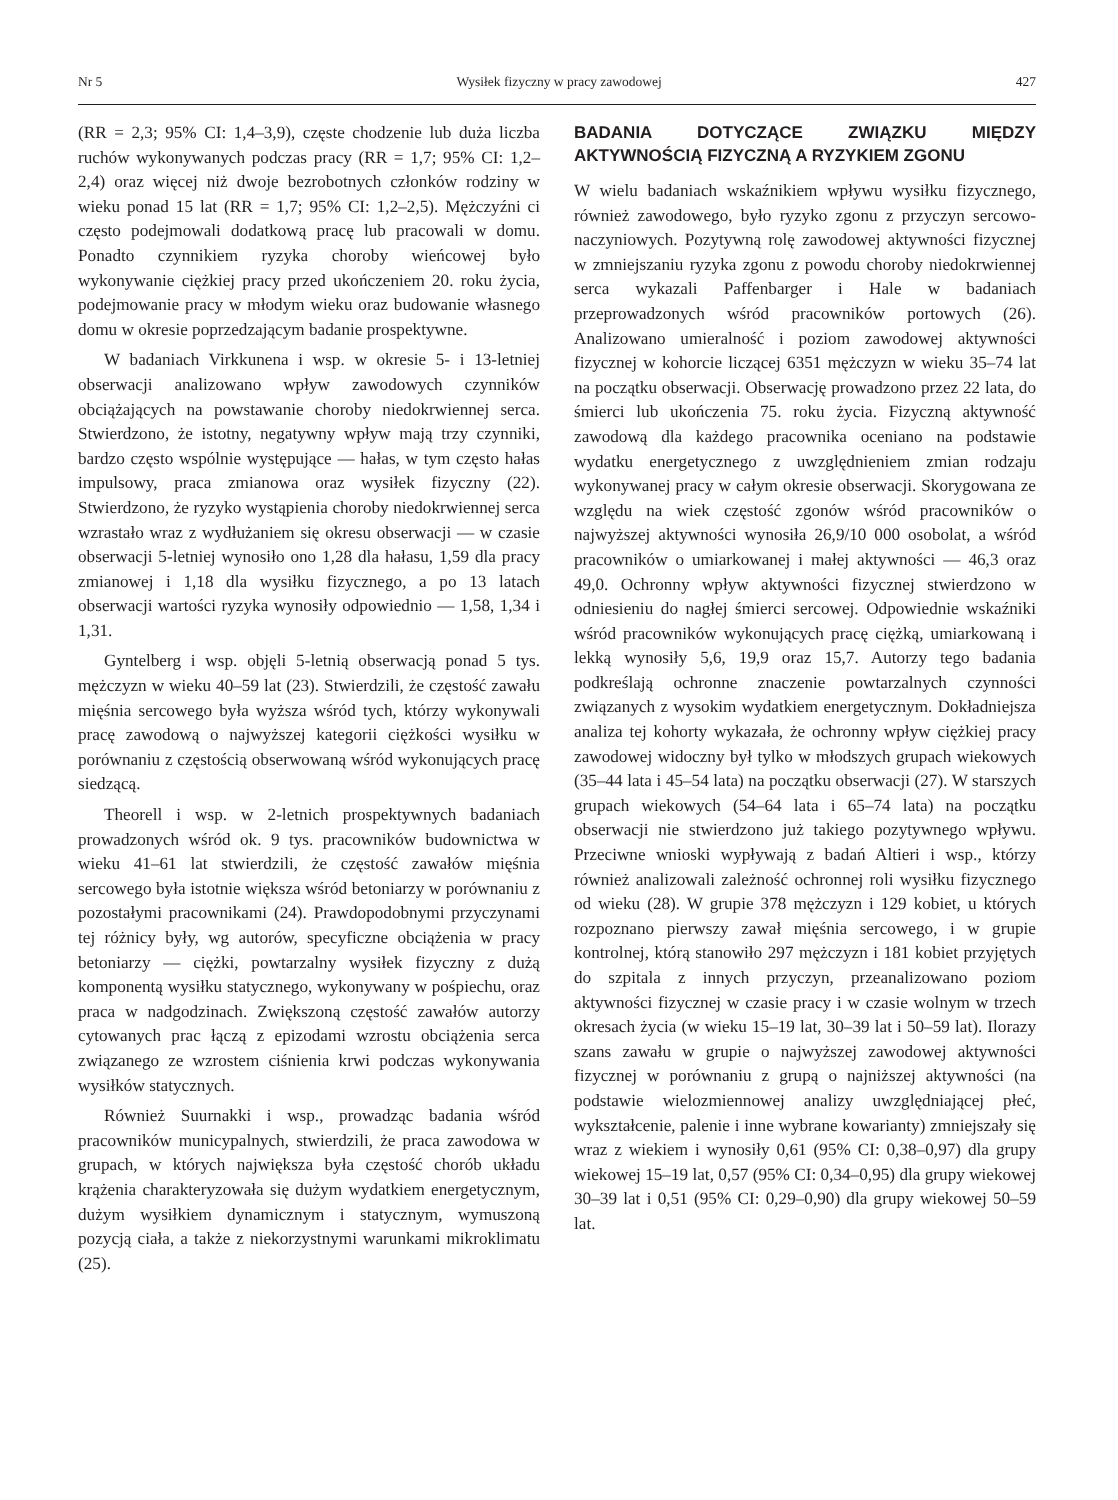Nr 5 Wysiłek fizyczny w pracy zawodowej 427
(RR = 2,3; 95% CI: 1,4–3,9), częste chodzenie lub duża liczba ruchów wykonywanych podczas pracy (RR = 1,7; 95% CI: 1,2–2,4) oraz więcej niż dwoje bezrobotnych członków rodziny w wieku ponad 15 lat (RR = 1,7; 95% CI: 1,2–2,5). Mężczyźni ci często podejmowali dodatkową pracę lub pracowali w domu. Ponadto czynnikiem ryzyka choroby wieńcowej było wykonywanie ciężkiej pracy przed ukończeniem 20. roku życia, podejmowanie pracy w młodym wieku oraz budowanie własnego domu w okresie poprzedzającym badanie prospektywne.
W badaniach Virkkunena i wsp. w okresie 5- i 13-letniej obserwacji analizowano wpływ zawodowych czynników obciążających na powstawanie choroby niedokrwiennej serca. Stwierdzono, że istotny, negatywny wpływ mają trzy czynniki, bardzo często wspólnie występujące — hałas, w tym często hałas impulsowy, praca zmianowa oraz wysiłek fizyczny (22). Stwierdzono, że ryzyko wystąpienia choroby niedokrwiennej serca wzrastało wraz z wydłużaniem się okresu obserwacji — w czasie obserwacji 5-letniej wynosiło ono 1,28 dla hałasu, 1,59 dla pracy zmianowej i 1,18 dla wysiłku fizycznego, a po 13 latach obserwacji wartości ryzyka wynosiły odpowiednio — 1,58, 1,34 i 1,31.
Gyntelberg i wsp. objęli 5-letnią obserwacją ponad 5 tys. mężczyzn w wieku 40–59 lat (23). Stwierdzili, że częstość zawału mięśnia sercowego była wyższa wśród tych, którzy wykonywali pracę zawodową o najwyższej kategorii ciężkości wysiłku w porównaniu z częstością obserwowaną wśród wykonujących pracę siedzącą.
Theorell i wsp. w 2-letnich prospektywnych badaniach prowadzonych wśród ok. 9 tys. pracowników budownictwa w wieku 41–61 lat stwierdzili, że częstość zawałów mięśnia sercowego była istotnie większa wśród betoniarzy w porównaniu z pozostałymi pracownikami (24). Prawdopodobnymi przyczynami tej różnicy były, wg autorów, specyficzne obciążenia w pracy betoniarzy — ciężki, powtarzalny wysiłek fizyczny z dużą komponentą wysiłku statycznego, wykonywany w pośpiechu, oraz praca w nadgodzinach. Zwiększoną częstość zawałów autorzy cytowanych prac łączą z epizodami wzrostu obciążenia serca związanego ze wzrostem ciśnienia krwi podczas wykonywania wysiłków statycznych.
Również Suurnakki i wsp., prowadząc badania wśród pracowników municypalnych, stwierdzili, że praca zawodowa w grupach, w których największa była częstość chorób układu krążenia charakteryzowała się dużym wydatkiem energetycznym, dużym wysiłkiem dynamicznym i statycznym, wymuszoną pozycją ciała, a także z niekorzystnymi warunkami mikroklimatu (25).
BADANIA DOTYCZĄCE ZWIĄZKU MIĘDZY AKTYWNOŚCIĄ FIZYCZNĄ A RYZYKIEM ZGONU
W wielu badaniach wskaźnikiem wpływu wysiłku fizycznego, również zawodowego, było ryzyko zgonu z przyczyn sercowo-naczyniowych. Pozytywną rolę zawodowej aktywności fizycznej w zmniejszaniu ryzyka zgonu z powodu choroby niedokrwiennej serca wykazali Paffenbarger i Hale w badaniach przeprowadzonych wśród pracowników portowych (26). Analizowano umieralność i poziom zawodowej aktywności fizycznej w kohorcie liczącej 6351 mężczyzn w wieku 35–74 lat na początku obserwacji. Obserwację prowadzono przez 22 lata, do śmierci lub ukończenia 75. roku życia. Fizyczną aktywność zawodową dla każdego pracownika oceniano na podstawie wydatku energetycznego z uwzględnieniem zmian rodzaju wykonywanej pracy w całym okresie obserwacji. Skorygowana ze względu na wiek częstość zgonów wśród pracowników o najwyższej aktywności wynosiła 26,9/10 000 osobolat, a wśród pracowników o umiarkowanej i małej aktywności — 46,3 oraz 49,0. Ochronny wpływ aktywności fizycznej stwierdzono w odniesieniu do nagłej śmierci sercowej. Odpowiednie wskaźniki wśród pracowników wykonujących pracę ciężką, umiarkowaną i lekką wynosiły 5,6, 19,9 oraz 15,7. Autorzy tego badania podkreślają ochronne znaczenie powtarzalnych czynności związanych z wysokim wydatkiem energetycznym. Dokładniejsza analiza tej kohorty wykazała, że ochronny wpływ ciężkiej pracy zawodowej widoczny był tylko w młodszych grupach wiekowych (35–44 lata i 45–54 lata) na początku obserwacji (27). W starszych grupach wiekowych (54–64 lata i 65–74 lata) na początku obserwacji nie stwierdzono już takiego pozytywnego wpływu. Przeciwne wnioski wypływają z badań Altieri i wsp., którzy również analizowali zależność ochronnej roli wysiłku fizycznego od wieku (28). W grupie 378 mężczyzn i 129 kobiet, u których rozpoznano pierwszy zawał mięśnia sercowego, i w grupie kontrolnej, którą stanowiło 297 mężczyzn i 181 kobiet przyjętych do szpitala z innych przyczyn, przeanalizowano poziom aktywności fizycznej w czasie pracy i w czasie wolnym w trzech okresach życia (w wieku 15–19 lat, 30–39 lat i 50–59 lat). Ilorazy szans zawału w grupie o najwyższej zawodowej aktywności fizycznej w porównaniu z grupą o najniższej aktywności (na podstawie wielozmiennowej analizy uwzględniającej płeć, wykształcenie, palenie i inne wybrane kowarianty) zmniejszały się wraz z wiekiem i wynosiły 0,61 (95% CI: 0,38–0,97) dla grupy wiekowej 15–19 lat, 0,57 (95% CI: 0,34–0,95) dla grupy wiekowej 30–39 lat i 0,51 (95% CI: 0,29–0,90) dla grupy wiekowej 50–59 lat.